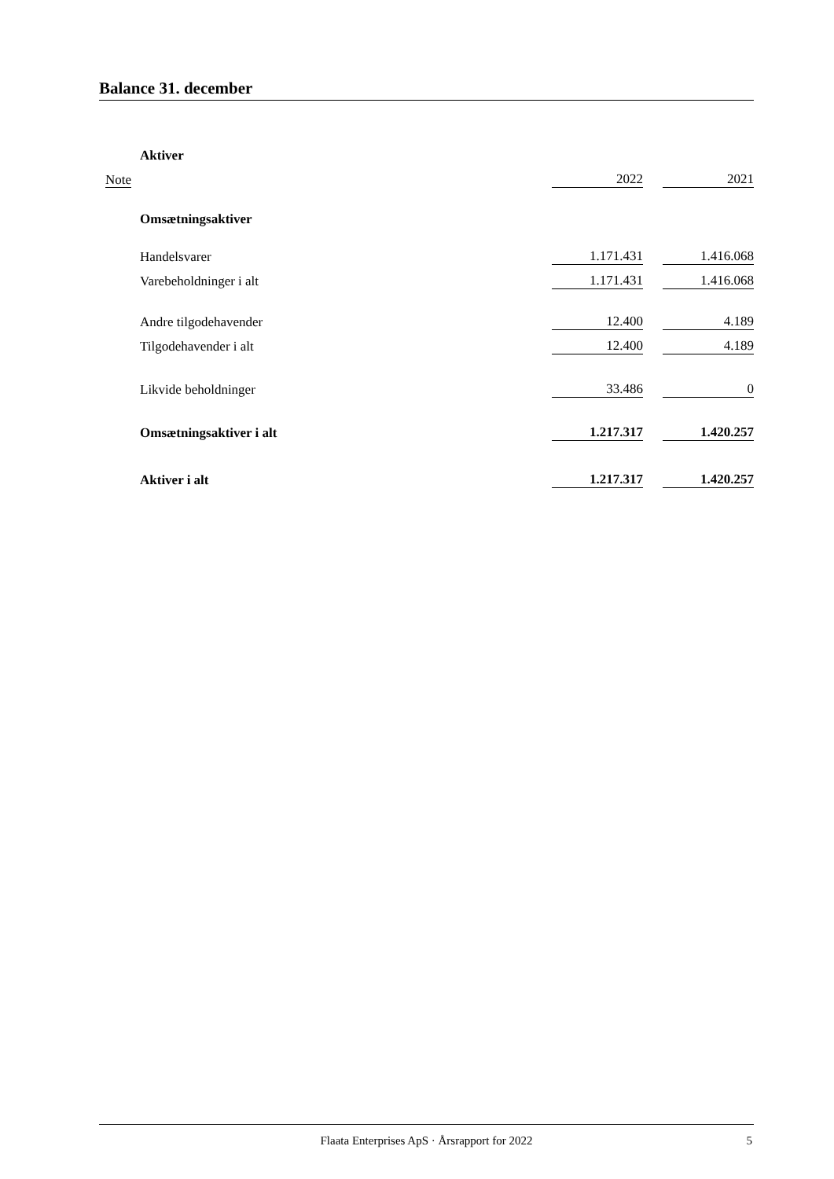Balance 31. december
| | Aktiver | | | |
| Note | | 2022 | | 2021 |
| | Omsætningsaktiver | | | |
| | Handelsvarer | 1.171.431 | | 1.416.068 |
| | Varebeholdninger i alt | 1.171.431 | | 1.416.068 |
| | Andre tilgodehavender | 12.400 | | 4.189 |
| | Tilgodehavender i alt | 12.400 | | 4.189 |
| | Likvide beholdninger | 33.486 | | 0 |
| | Omsætningsaktiver i alt | 1.217.317 | | 1.420.257 |
| | Aktiver i alt | 1.217.317 | | 1.420.257 |
Flaata Enterprises ApS · Årsrapport for 2022 5